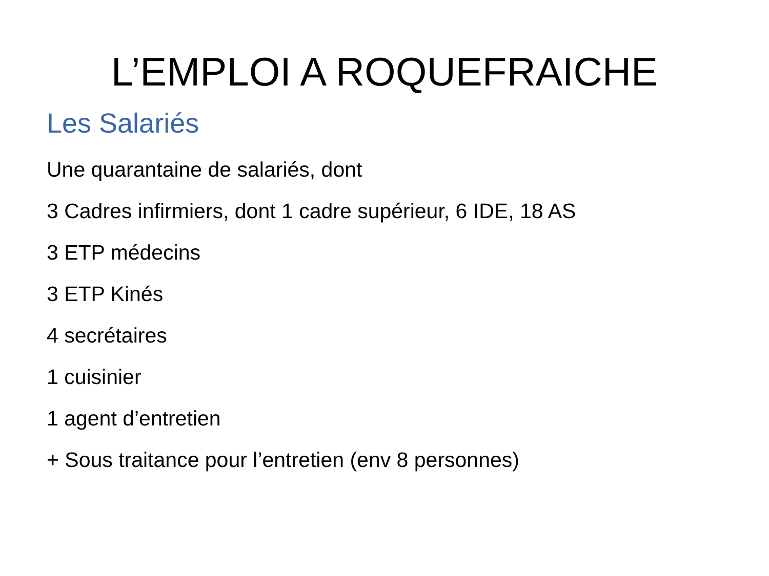L’EMPLOI A ROQUEFRAICHE
Les Salariés
Une quarantaine de salariés, dont
3 Cadres infirmiers, dont 1 cadre supérieur, 6 IDE, 18 AS
3 ETP médecins
3 ETP Kinés
4 secrétaires
1 cuisinier
1 agent d’entretien
+ Sous traitance pour l’entretien (env 8 personnes)